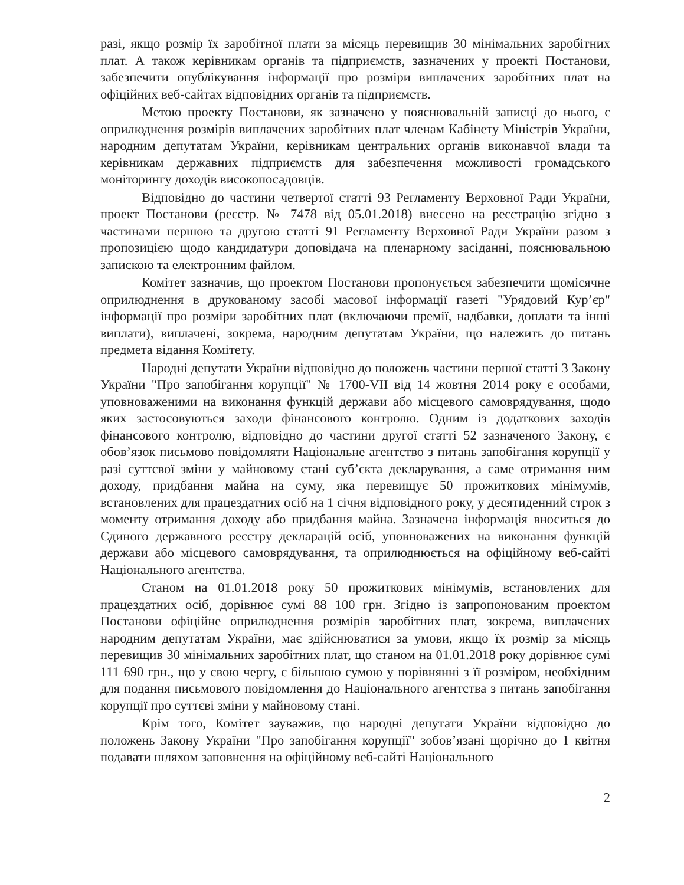разі, якщо розмір їх заробітної плати за місяць перевищив 30 мінімальних заробітних плат. А також керівникам органів та підприємств, зазначених у проекті Постанови, забезпечити опублікування інформації про розміри виплачених заробітних плат на офіційних веб-сайтах відповідних органів та підприємств.
Метою проекту Постанови, як зазначено у пояснювальній записці до нього, є оприлюднення розмірів виплачених заробітних плат членам Кабінету Міністрів України, народним депутатам України, керівникам центральних органів виконавчої влади та керівникам державних підприємств для забезпечення можливості громадського моніторингу доходів високопосадовців.
Відповідно до частини четвертої статті 93 Регламенту Верховної Ради України, проект Постанови (реєстр. № 7478 від 05.01.2018) внесено на реєстрацію згідно з частинами першою та другою статті 91 Регламенту Верховної Ради України разом з пропозицією щодо кандидатури доповідача на пленарному засіданні, пояснювальною запискою та електронним файлом.
Комітет зазначив, що проектом Постанови пропонується забезпечити щомісячне оприлюднення в друкованому засобі масової інформації газеті "Урядовий Кур’єр" інформації про розміри заробітних плат (включаючи премії, надбавки, доплати та інші виплати), виплачені, зокрема, народним депутатам України, що належить до питань предмета відання Комітету.
Народні депутати України відповідно до положень частини першої статті 3 Закону України "Про запобігання корупції" № 1700-VII від 14 жовтня 2014 року є особами, уповноваженими на виконання функцій держави або місцевого самоврядування, щодо яких застосовуються заходи фінансового контролю. Одним із додаткових заходів фінансового контролю, відповідно до частини другої статті 52 зазначеного Закону, є обов’язок письмово повідомляти Національне агентство з питань запобігання корупції у разі суттєвої зміни у майновому стані суб’єкта декларування, а саме отримання ним доходу, придбання майна на суму, яка перевищує 50 прожиткових мінімумів, встановлених для працездатних осіб на 1 січня відповідного року, у десятиденний строк з моменту отримання доходу або придбання майна. Зазначена інформація вноситься до Єдиного державного реєстру декларацій осіб, уповноважених на виконання функцій держави або місцевого самоврядування, та оприлюднюється на офіційному веб-сайті Національного агентства.
Станом на 01.01.2018 року 50 прожиткових мінімумів, встановлених для працездатних осіб, дорівнює сумі 88 100 грн. Згідно із запропонованим проектом Постанови офіційне оприлюднення розмірів заробітних плат, зокрема, виплачених народним депутатам України, має здійснюватися за умови, якщо їх розмір за місяць перевищив 30 мінімальних заробітних плат, що станом на 01.01.2018 року дорівнює сумі 111 690 грн., що у свою чергу, є більшою сумою у порівнянні з її розміром, необхідним для подання письмового повідомлення до Національного агентства з питань запобігання корупції про суттєві зміни у майновому стані.
Крім того, Комітет зауважив, що народні депутати України відповідно до положень Закону України "Про запобігання корупції" зобов’язані щорічно до 1 квітня подавати шляхом заповнення на офіційному веб-сайті Національного
2